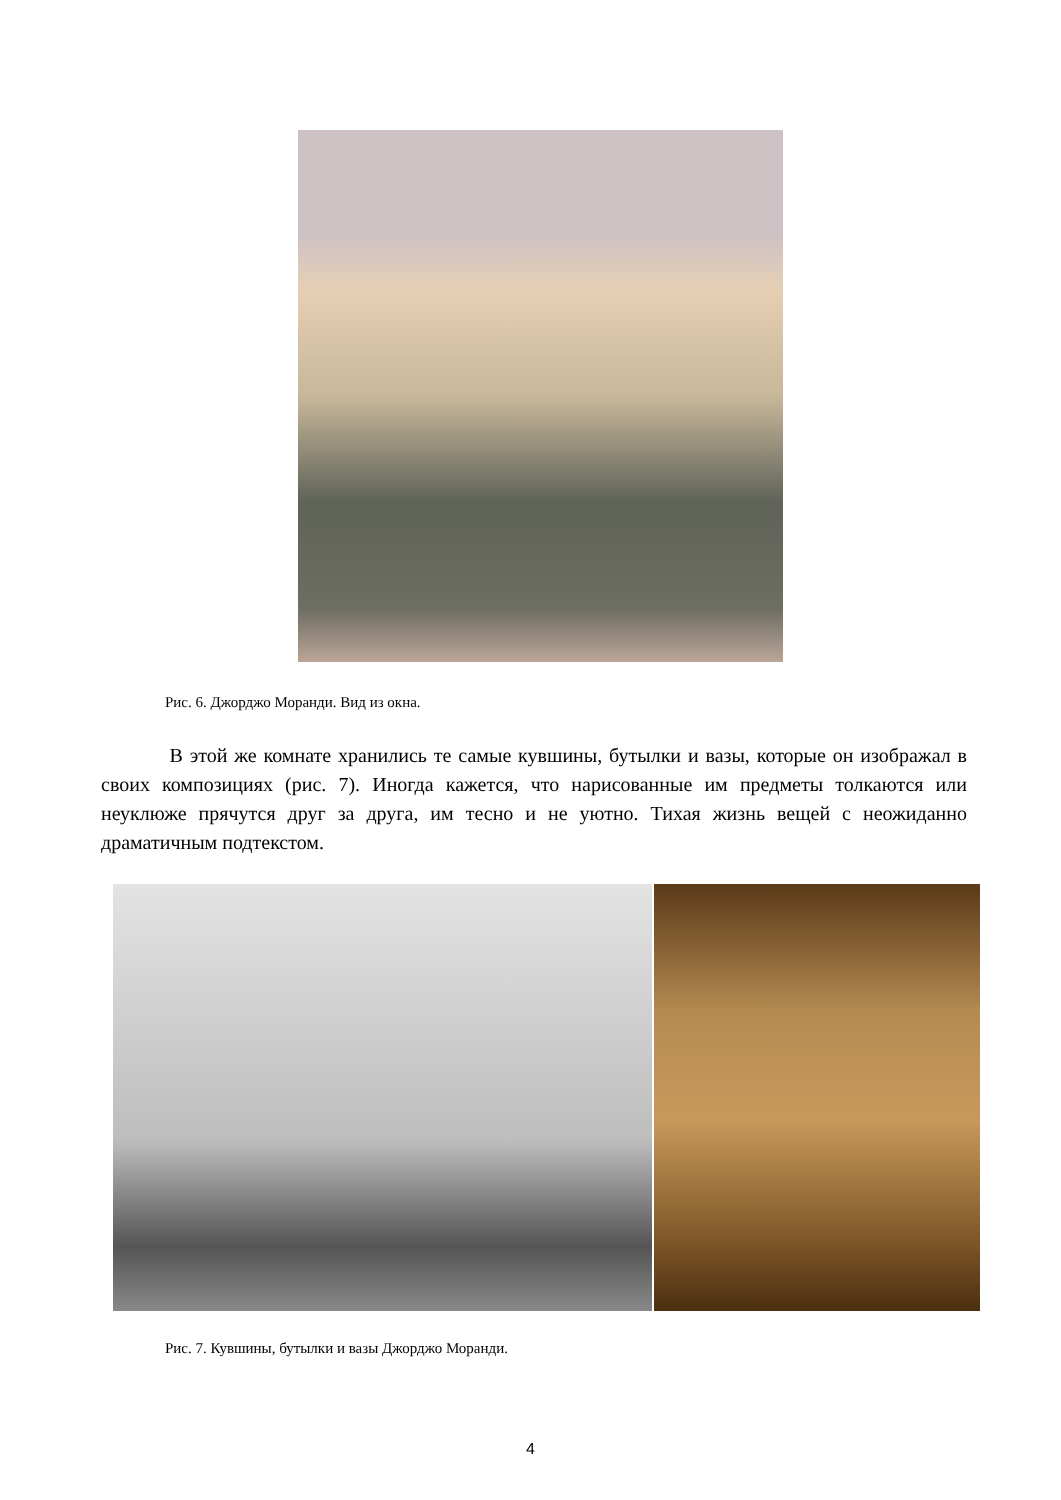Рис. 6. Джорджо Моранди. Вид из окна.
В этой же комнате хранились те самые кувшины, бутылки и вазы, которые он изображал в своих композициях (рис. 7). Иногда кажется, что нарисованные им предметы толкаются или неуклюже прячутся друг за друга, им тесно и не уютно. Тихая жизнь вещей с неожиданно драматичным подтекстом.
Рис. 7. Кувшины, бутылки и вазы Джорджо Моранди.
4